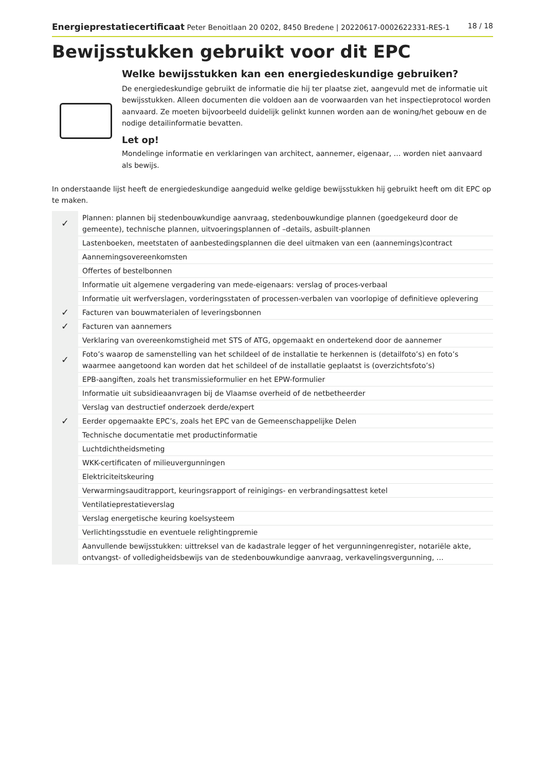Energieprestatiecertificaat Peter Benoitlaan 20 0202, 8450 Bredene | 20220617-0002622331-RES-1 18 / 18
Bewijsstukken gebruikt voor dit EPC
Welke bewijsstukken kan een energiedeskundige gebruiken?
De energiedeskundige gebruikt de informatie die hij ter plaatse ziet, aangevuld met de informatie uit bewijsstukken. Alleen documenten die voldoen aan de voorwaarden van het inspectieprotocol worden aanvaard. Ze moeten bijvoorbeeld duidelijk gelinkt kunnen worden aan de woning/het gebouw en de nodige detailinformatie bevatten.
Let op!
Mondelinge informatie en verklaringen van architect, aannemer, eigenaar, … worden niet aanvaard als bewijs.
In onderstaande lijst heeft de energiedeskundige aangeduid welke geldige bewijsstukken hij gebruikt heeft om dit EPC op te maken.
| ✓ | Plannen: plannen bij stedenbouwkundige aanvraag, stedenbouwkundige plannen (goedgekeurd door de gemeente), technische plannen, uitvoeringsplannen of –details, asbuilt-plannen |
| | Lastenboeken, meetstaten of aanbestedingsplannen die deel uitmaken van een (aannemings)contract |
| | Aannemingsovereenkomsten |
| | Offertes of bestelbonnen |
| | Informatie uit algemene vergadering van mede-eigenaars: verslag of proces-verbaal |
| | Informatie uit werfverslagen, vorderingsstaten of processen-verbalen van voorlopige of definitieve oplevering |
| ✓ | Facturen van bouwmaterialen of leveringsbonnen |
| ✓ | Facturen van aannemers |
| | Verklaring van overeenkomstigheid met STS of ATG, opgemaakt en ondertekend door de aannemer |
| ✓ | Foto’s waarop de samenstelling van het schildeel of de installatie te herkennen is (detailfoto’s) en foto’s waarmee aangetoond kan worden dat het schildeel of de installatie geplaatst is (overzichtsfoto’s) |
| | EPB-aangiften, zoals het transmissieformulier en het EPW-formulier |
| | Informatie uit subsidieaanvragen bij de Vlaamse overheid of de netbetheerder |
| | Verslag van destructief onderzoek derde/expert |
| ✓ | Eerder opgemaakte EPC’s, zoals het EPC van de Gemeenschappelijke Delen |
| | Technische documentatie met productinformatie |
| | Luchtdichtheidsmeting |
| | WKK-certificaten of milieuvergunningen |
| | Elektriciteitskeuring |
| | Verwarmingsauditrapport, keuringsrapport of reinigings- en verbrandingsattest ketel |
| | Ventilatieprestatieverslag |
| | Verslag energetische keuring koelsysteem |
| | Verlichtingsstudie en eventuele relightingpremie |
| | Aanvullende bewijsstukken: uittreksel van de kadastrale legger of het vergunningenregister, notariële akte, ontvangst- of volledigheidsbewijs van de stedenbouwkundige aanvraag, verkavelingsvergunning, … |